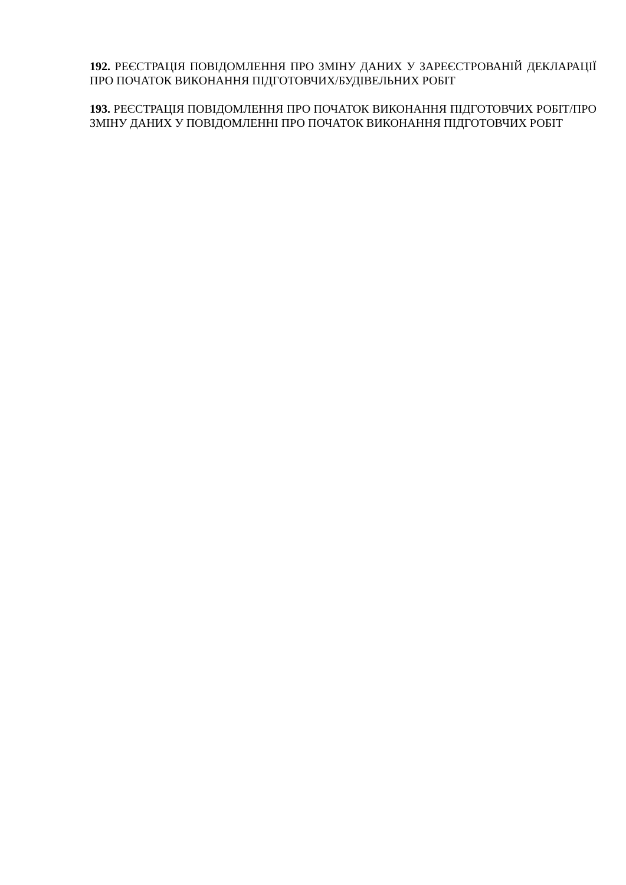192. РЕЄСТРАЦІЯ ПОВІДОМЛЕННЯ ПРО ЗМІНУ ДАНИХ У ЗАРЕЄСТРОВАНІЙ ДЕКЛАРАЦІЇ ПРО ПОЧАТОК ВИКОНАННЯ ПІДГОТОВЧИХ/БУДІВЕЛЬНИХ РОБІТ
193. РЕЄСТРАЦІЯ ПОВІДОМЛЕННЯ ПРО ПОЧАТОК ВИКОНАННЯ ПІДГОТОВЧИХ РОБІТ/ПРО ЗМІНУ ДАНИХ У ПОВІДОМЛЕННІ ПРО ПОЧАТОК ВИКОНАННЯ ПІДГОТОВЧИХ РОБІТ